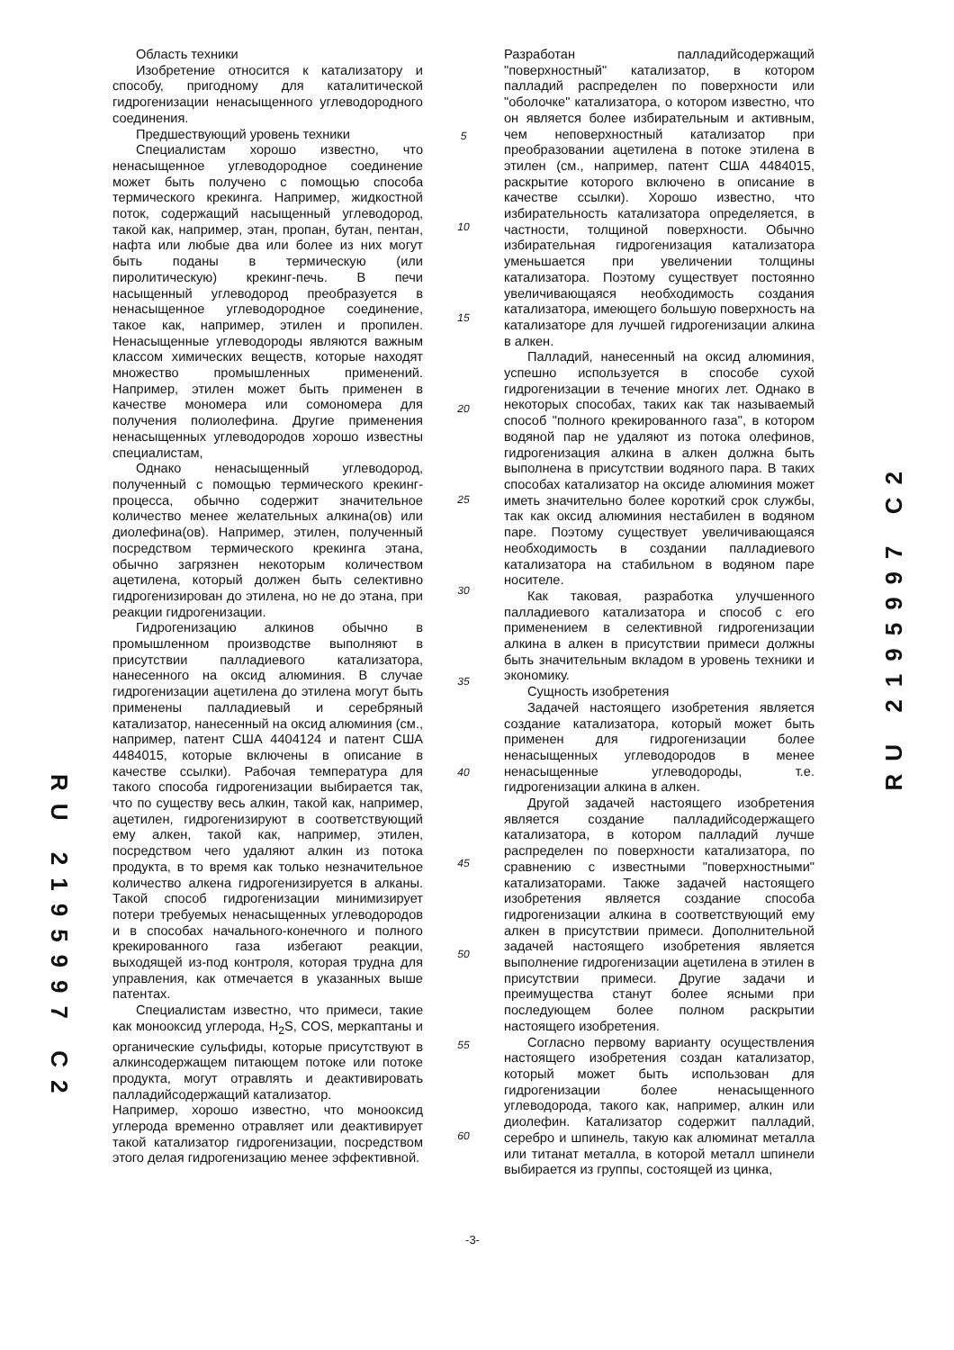Область техники
Изобретение относится к катализатору и способу, пригодному для каталитической гидрогенизации ненасыщенного углеводородного соединения.
Предшествующий уровень техники
Специалистам хорошо известно, что ненасыщенное углеводородное соединение может быть получено с помощью способа термического крекинга. Например, жидкостной поток, содержащий насыщенный углеводород, такой как, например, этан, пропан, бутан, пентан, нафта или любые два или более из них могут быть поданы в термическую (или пиролитическую) крекинг-печь. В печи насыщенный углеводород преобразуется в ненасыщенное углеводородное соединение, такое как, например, этилен и пропилен. Ненасыщенные углеводороды являются важным классом химических веществ, которые находят множество промышленных применений. Например, этилен может быть применен в качестве мономера или сомономера для получения полиолефина. Другие применения ненасыщенных углеводородов хорошо известны специалистам,
Однако ненасыщенный углеводород, полученный с помощью термического крекинг-процесса, обычно содержит значительное количество менее желательных алкина(ов) или диолефина(ов). Например, этилен, полученный посредством термического крекинга этана, обычно загрязнен некоторым количеством ацетилена, который должен быть селективно гидрогенизирован до этилена, но не до этана, при реакции гидрогенизации.
Гидрогенизацию алкинов обычно в промышленном производстве выполняют в присутствии палладиевого катализатора, нанесенного на оксид алюминия. В случае гидрогенизации ацетилена до этилена могут быть применены палладиевый и серебряный катализатор, нанесенный на оксид алюминия (см., например, патент США 4404124 и патент США 4484015, которые включены в описание в качестве ссылки). Рабочая температура для такого способа гидрогенизации выбирается так, что по существу весь алкин, такой как, например, ацетилен, гидрогенизируют в соответствующий ему алкен, такой как, например, этилен, посредством чего удаляют алкин из потока продукта, в то время как только незначительное количество алкена гидрогенизируется в алканы. Такой способ гидрогенизации минимизирует потери требуемых ненасыщенных углеводородов и в способах начального-конечного и полного крекированного газа избегают реакции, выходящей из-под контроля, которая трудна для управления, как отмечается в указанных выше патентах.
Специалистам известно, что примеси, такие как монооксид углерода, H<sub>2</sub>S, COS, меркаптаны и органические сульфиды, которые присутствуют в алкинсодержащем питающем потоке или потоке продукта, могут отравлять и деактивировать палладийсодержащий катализатор.
Например, хорошо известно, что монооксид углерода временно отравляет или деактивирует такой катализатор гидрогенизации, посредством этого делая гидрогенизацию менее эффективной.
5
10
15
20
25
30
35
40
45
50
55
60
Разработан палладийсодержащий "поверхностный" катализатор, в котором палладий распределен по поверхности или "оболочке" катализатора, о котором известно, что он является более избирательным и активным, чем неповерхностный катализатор при преобразовании ацетилена в потоке этилена в этилен (см., например, патент США 4484015, раскрытие которого включено в описание в качестве ссылки). Хорошо известно, что избирательность катализатора определяется, в частности, толщиной поверхности. Обычно избирательная гидрогенизация катализатора уменьшается при увеличении толщины катализатора. Поэтому существует постоянно увеличивающаяся необходимость создания катализатора, имеющего большую поверхность на катализаторе для лучшей гидрогенизации алкина в алкен.
Палладий, нанесенный на оксид алюминия, успешно используется в способе сухой гидрогенизации в течение многих лет. Однако в некоторых способах, таких как так называемый способ "полного крекированного газа", в котором водяной пар не удаляют из потока олефинов, гидрогенизация алкина в алкен должна быть выполнена в присутствии водяного пара. В таких способах катализатор на оксиде алюминия может иметь значительно более короткий срок службы, так как оксид алюминия нестабилен в водяном паре. Поэтому существует увеличивающаяся необходимость в создании палладиевого катализатора на стабильном в водяном паре носителе.
Как таковая, разработка улучшенного палладиевого катализатора и способ с его применением в селективной гидрогенизации алкина в алкен в присутствии примеси должны быть значительным вкладом в уровень техники и экономику.
Сущность изобретения
Задачей настоящего изобретения является создание катализатора, который может быть применен для гидрогенизации более ненасыщенных углеводородов в менее ненасыщенные углеводороды, т.е. гидрогенизации алкина в алкен.
Другой задачей настоящего изобретения является создание палладийсодержащего катализатора, в котором палладий лучше распределен по поверхности катализатора, по сравнению с известными "поверхностными" катализаторами. Также задачей настоящего изобретения является создание способа гидрогенизации алкина в соответствующий ему алкен в присутствии примеси. Дополнительной задачей настоящего изобретения является выполнение гидрогенизации ацетилена в этилен в присутствии примеси. Другие задачи и преимущества станут более ясными при последующем более полном раскрытии настоящего изобретения.
Согласно первому варианту осуществления настоящего изобретения создан катализатор, который может быть использован для гидрогенизации более ненасыщенного углеводорода, такого как, например, алкин или диолефин. Катализатор содержит палладий, серебро и шпинель, такую как алюминат металла или титанат металла, в которой металл шпинели выбирается из группы, состоящей из цинка,
-3-
RU 2195997 C2
RU 2195997 C2